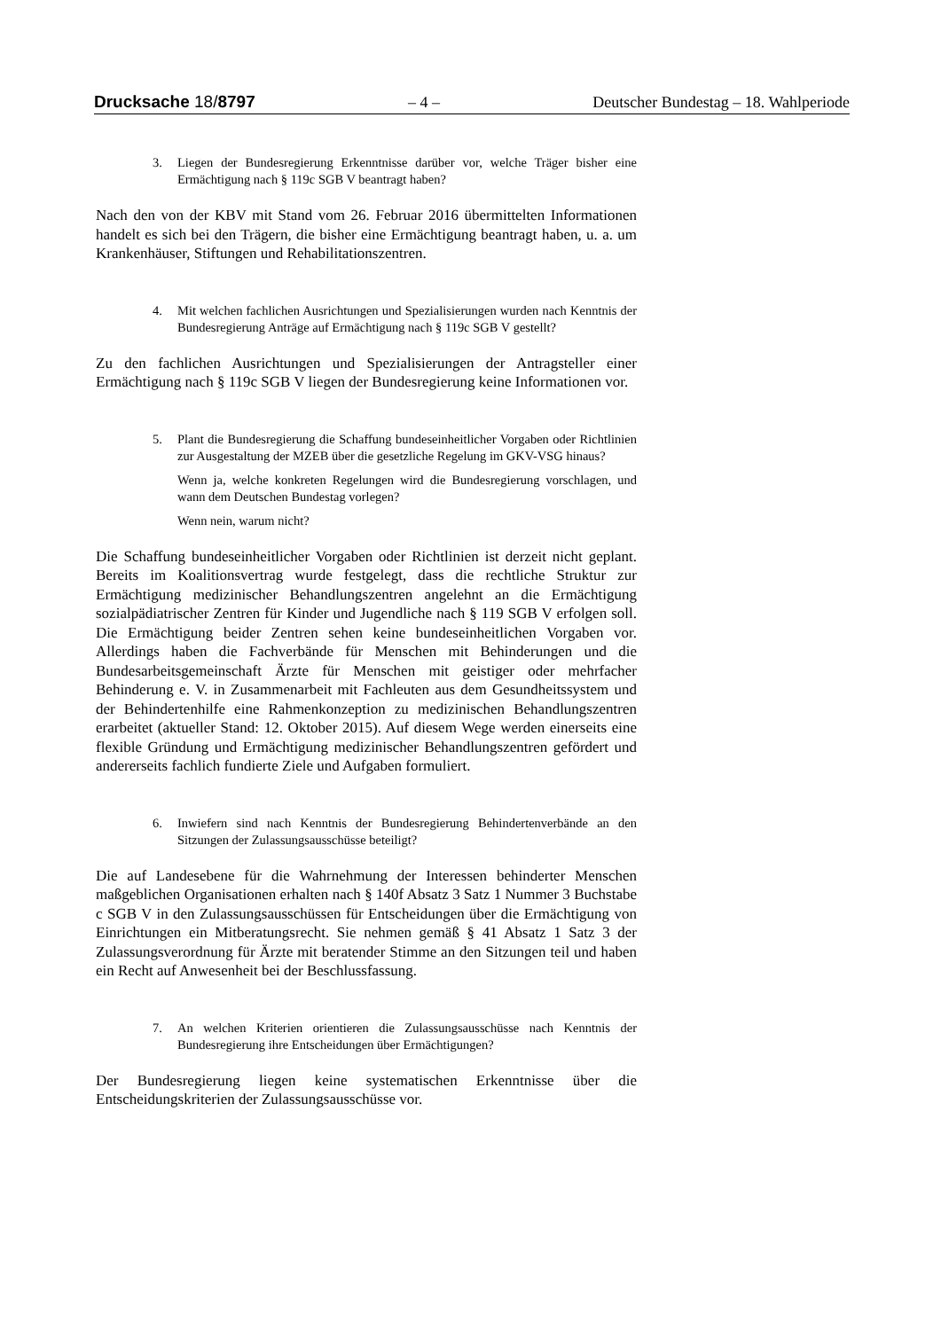Drucksache 18/8797 – 4 – Deutscher Bundestag – 18. Wahlperiode
3. Liegen der Bundesregierung Erkenntnisse darüber vor, welche Träger bisher eine Ermächtigung nach § 119c SGB V beantragt haben?
Nach den von der KBV mit Stand vom 26. Februar 2016 übermittelten Informationen handelt es sich bei den Trägern, die bisher eine Ermächtigung beantragt haben, u. a. um Krankenhäuser, Stiftungen und Rehabilitationszentren.
4. Mit welchen fachlichen Ausrichtungen und Spezialisierungen wurden nach Kenntnis der Bundesregierung Anträge auf Ermächtigung nach § 119c SGB V gestellt?
Zu den fachlichen Ausrichtungen und Spezialisierungen der Antragsteller einer Ermächtigung nach § 119c SGB V liegen der Bundesregierung keine Informationen vor.
5. Plant die Bundesregierung die Schaffung bundeseinheitlicher Vorgaben oder Richtlinien zur Ausgestaltung der MZEB über die gesetzliche Regelung im GKV-VSG hinaus?
Wenn ja, welche konkreten Regelungen wird die Bundesregierung vorschlagen, und wann dem Deutschen Bundestag vorlegen?
Wenn nein, warum nicht?
Die Schaffung bundeseinheitlicher Vorgaben oder Richtlinien ist derzeit nicht geplant. Bereits im Koalitionsvertrag wurde festgelegt, dass die rechtliche Struktur zur Ermächtigung medizinischer Behandlungszentren angelehnt an die Ermächtigung sozialpädiatrischer Zentren für Kinder und Jugendliche nach § 119 SGB V erfolgen soll. Die Ermächtigung beider Zentren sehen keine bundeseinheitlichen Vorgaben vor. Allerdings haben die Fachverbände für Menschen mit Behinderungen und die Bundesarbeitsgemeinschaft Ärzte für Menschen mit geistiger oder mehrfacher Behinderung e. V. in Zusammenarbeit mit Fachleuten aus dem Gesundheitssystem und der Behindertenhilfe eine Rahmenkonzeption zu medizinischen Behandlungszentren erarbeitet (aktueller Stand: 12. Oktober 2015). Auf diesem Wege werden einerseits eine flexible Gründung und Ermächtigung medizinischer Behandlungszentren gefördert und andererseits fachlich fundierte Ziele und Aufgaben formuliert.
6. Inwiefern sind nach Kenntnis der Bundesregierung Behindertenverbände an den Sitzungen der Zulassungsausschüsse beteiligt?
Die auf Landesebene für die Wahrnehmung der Interessen behinderter Menschen maßgeblichen Organisationen erhalten nach § 140f Absatz 3 Satz 1 Nummer 3 Buchstabe c SGB V in den Zulassungsausschüssen für Entscheidungen über die Ermächtigung von Einrichtungen ein Mitberatungsrecht. Sie nehmen gemäß § 41 Absatz 1 Satz 3 der Zulassungsverordnung für Ärzte mit beratender Stimme an den Sitzungen teil und haben ein Recht auf Anwesenheit bei der Beschlussfassung.
7. An welchen Kriterien orientieren die Zulassungsausschüsse nach Kenntnis der Bundesregierung ihre Entscheidungen über Ermächtigungen?
Der Bundesregierung liegen keine systematischen Erkenntnisse über die Entscheidungskriterien der Zulassungsausschüsse vor.